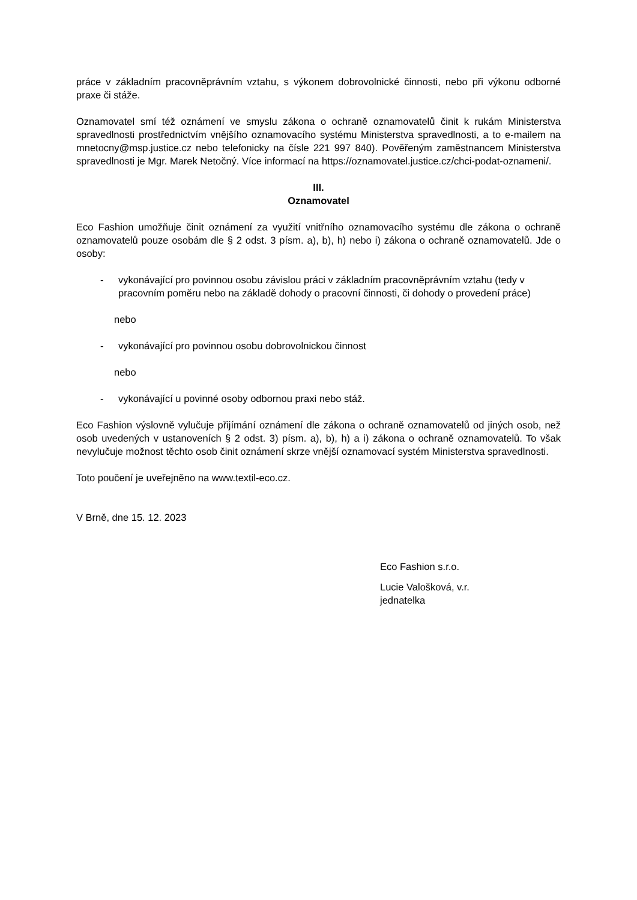práce v základním pracovněprávním vztahu, s výkonem dobrovolnické činnosti, nebo při výkonu odborné praxe či stáže.
Oznamovatel smí též oznámení ve smyslu zákona o ochraně oznamovatelů činit k rukám Ministerstva spravedlnosti prostřednictvím vnějšího oznamovacího systému Ministerstva spravedlnosti, a to e-mailem na mnetocny@msp.justice.cz nebo telefonicky na čísle 221 997 840). Pověřeným zaměstnancem Ministerstva spravedlnosti je Mgr. Marek Netočný. Více informací na https://oznamovatel.justice.cz/chci-podat-oznameni/.
III.
Oznamovatel
Eco Fashion umožňuje činit oznámení za využití vnitřního oznamovacího systému dle zákona o ochraně oznamovatelů pouze osobám dle § 2 odst. 3 písm. a), b), h) nebo i) zákona o ochraně oznamovatelů. Jde o osoby:
- vykonávající pro povinnou osobu závislou práci v základním pracovněprávním vztahu (tedy v pracovním poměru nebo na základě dohody o pracovní činnosti, či dohody o provedení práce)
nebo
- vykonávající pro povinnou osobu dobrovolnickou činnost
nebo
- vykonávající u povinné osoby odbornou praxi nebo stáž.
Eco Fashion výslovně vylučuje přijímání oznámení dle zákona o ochraně oznamovatelů od jiných osob, než osob uvedených v ustanoveních § 2 odst. 3) písm. a), b), h) a i) zákona o ochraně oznamovatelů. To však nevylučuje možnost těchto osob činit oznámení skrze vnější oznamovací systém Ministerstva spravedlnosti.
Toto poučení je uveřejněno na www.textil-eco.cz.
V Brně, dne 15. 12. 2023
Eco Fashion s.r.o.
Lucie Valošková, v.r.
jednatelka